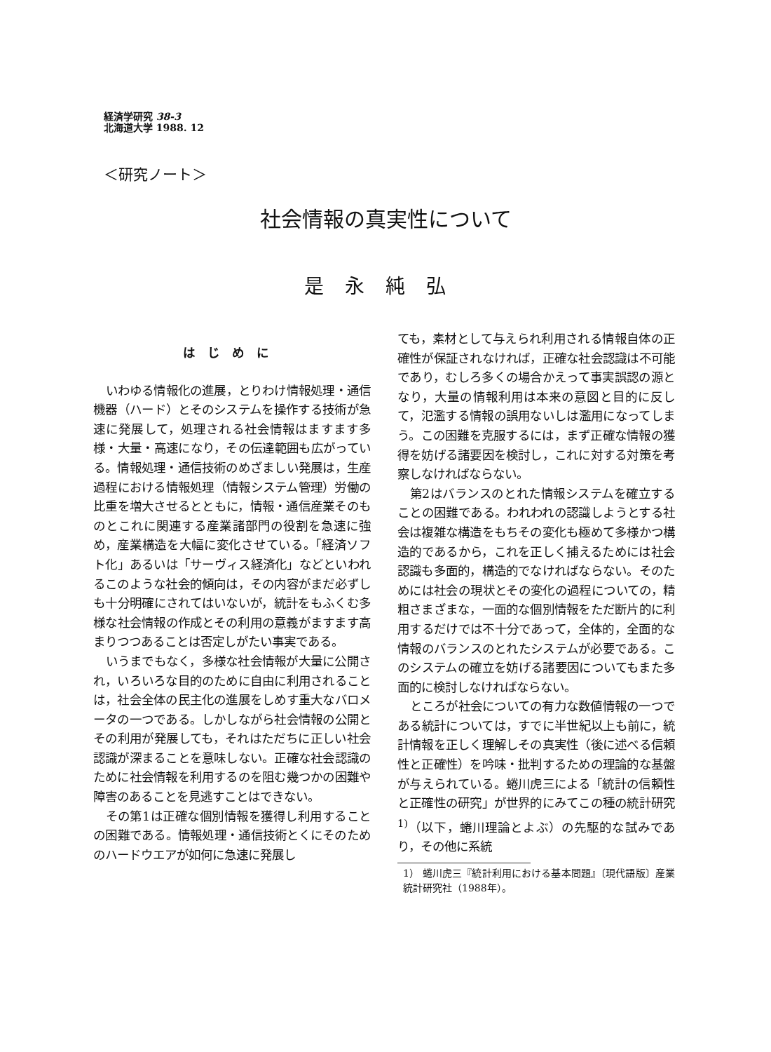経済学研究 38-3
北海道大学 1988. 12
＜研究ノート＞
社会情報の真実性について
是永純弘
はじめに
いわゆる情報化の進展，とりわけ情報処理・通信機器（ハード）とそのシステムを操作する技術が急速に発展して，処理される社会情報はますます多様・大量・高速になり，その伝達範囲も広がっている。情報処理・通信技術のめざましい発展は，生産過程における情報処理（情報システム管理）労働の比重を増大させるとともに，情報・通信産業そのものとこれに関連する産業諸部門の役割を急速に強め，産業構造を大幅に変化させている。「経済ソフト化」あるいは「サーヴィス経済化」などといわれるこのような社会的傾向は，その内容がまだ必ずしも十分明確にされてはいないが，統計をもふくむ多様な社会情報の作成とその利用の意義がますます高まりつつあることは否定しがたい事実である。
いうまでもなく，多様な社会情報が大量に公開され，いろいろな目的のために自由に利用されることは，社会全体の民主化の進展をしめす重大なバロメータの一つである。しかしながら社会情報の公開とその利用が発展しても，それはただちに正しい社会認識が深まることを意味しない。正確な社会認識のために社会情報を利用するのを阻む幾つかの困難や障害のあることを見逃すことはできない。
その第1は正確な個別情報を獲得し利用することの困難である。情報処理・通信技術とくにそのためのハードウエアが如何に急速に発展し
ても，素材として与えられ利用される情報自体の正確性が保証されなければ，正確な社会認識は不可能であり，むしろ多くの場合かえって事実誤認の源となり，大量の情報利用は本来の意図と目的に反して，氾濫する情報の誤用ないしは濫用になってしまう。この困難を克服するには，まず正確な情報の獲得を妨げる諸要因を検討し，これに対する対策を考察しなければならない。
第2はバランスのとれた情報システムを確立することの困難である。われわれの認識しようとする社会は複雑な構造をもちその変化も極めて多様かつ構造的であるから，これを正しく捕えるためには社会認識も多面的，構造的でなければならない。そのためには社会の現状とその変化の過程についての，精粗さまざまな，一面的な個別情報をただ断片的に利用するだけでは不十分であって，全体的，全面的な情報のバランスのとれたシステムが必要である。このシステムの確立を妨げる諸要因についてもまた多面的に検討しなければならない。
ところが社会についての有力な数値情報の一つである統計については，すでに半世紀以上も前に，統計情報を正しく理解しその真実性（後に述べる信頼性と正確性）を吟味・批判するための理論的な基盤が与えられている。蜷川虎三による「統計の信頼性と正確性の研究」が世界的にみてこの種の統計研究<sup>1)</sup>（以下，蜷川理論とよぶ）の先駆的な試みであり，その他に系統
1） 蜷川虎三『統計利用における基本問題』〔現代語版〕産業統計研究社（1988年）。